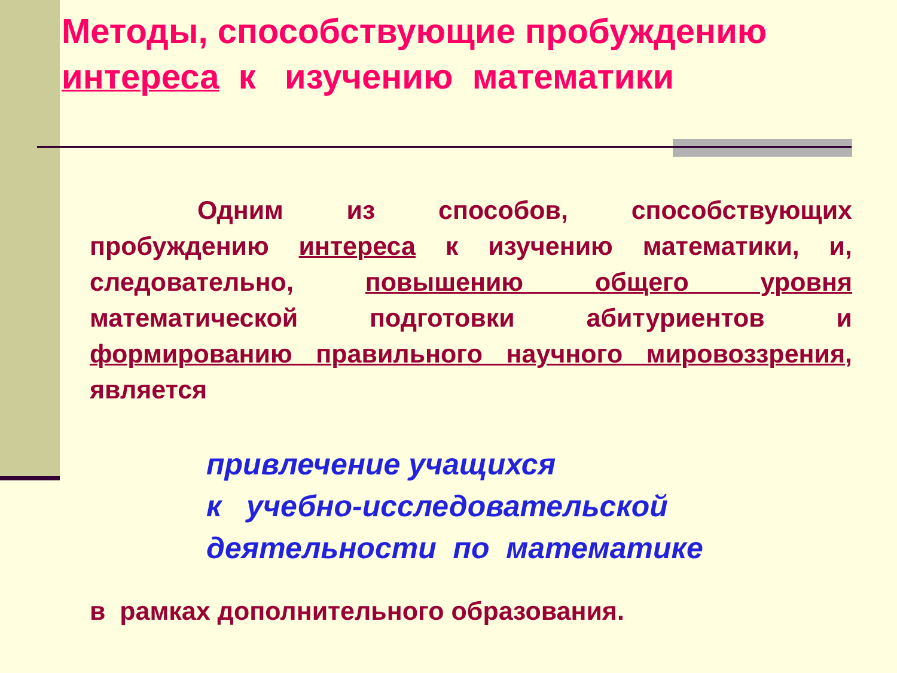Методы, способствующие пробуждению интереса к изучению математики
Одним из способов, способствующих пробуждению интереса к изучению математики, и, следовательно, повышению общего уровня математической подготовки абитуриентов и формированию правильного научного мировоззрения, является
привлечение учащихся
к учебно-исследовательской
деятельности по математике
в рамках дополнительного образования.